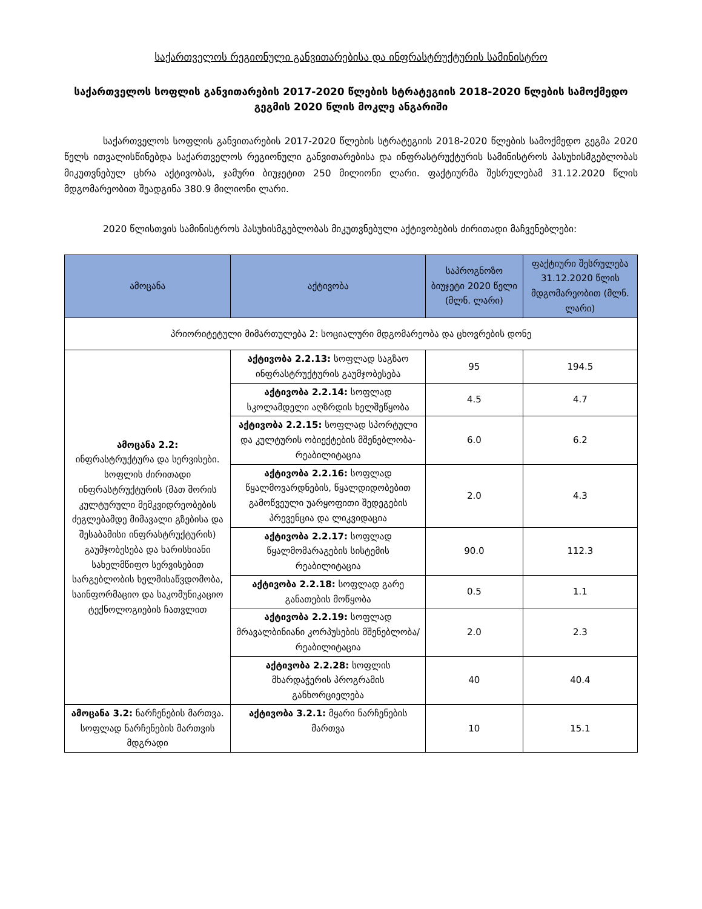საქართველოს რეგიონული განვითარებისა და ინფრასტრუქტურის სამინისტრო
საქართველოს სოფლის განვითარების 2017-2020 წლების სტრატეგიის 2018-2020 წლების სამოქმედო გეგმის 2020 წლის მოკლე ანგარიში
საქართველოს სოფლის განვითარების 2017-2020 წლების სტრატეგიის 2018-2020 წლების სამოქმედო გეგმა 2020 წელს ითვალისწინებდა საქართველოს რეგიონული განვითარებისა და ინფრასტრუქტურის სამინისტროს პასუხისმგებლობას მიკუთვნებულ ცხრა აქტივობას, ჯამური ბიუჯეტით 250 მილიონი ლარი. ფაქტიურმა შესრულებამ 31.12.2020 წლის მდგომარეობით შეადგინა 380.9 მილიონი ლარი.
2020 წლისთვის სამინისტროს პასუხისმგებლობას მიკუთვნებული აქტივობების ძირითადი მაჩვენებლები:
| ამოცანა | აქტივობა | საპროგნოზო ბიუჯეტი 2020 წელი (მლნ. ლარი) | ფაქტიური შესრულება 31.12.2020 წლის მდგომარეობით (მლნ. ლარი) |
| --- | --- | --- | --- |
| პრიორიტეტული მიმართულება 2: სოციალური მდგომარეობა და ცხოვრების დონე | | | |
| ამოცანა 2.2: ინფრასტრუქტურა და სერვისები. სოფლის ძირითადი ინფრასტრუქტურის (მათ შორის კულტურული მემკვიდრეობების ძეგლებამდე მიმავალი გზებისა და შესაბამისი ინფრასტრუქტურის) გაუმჯობესება და ხარისხიანი სახელმწიფო სერვისებით სარგებლობის ხელმისაწვდომობა, საინფორმაციო და საკომუნიკაციო ტექნოლოგიების ჩათვლით | აქტივობა 2.2.13: სოფლად საგზაო ინფრასტრუქტურის გაუმჯობესება | 95 | 194.5 |
| | აქტივობა 2.2.14: სოფლად სკოლამდელი აღზრდის ხელშეწყობა | 4.5 | 4.7 |
| | აქტივობა 2.2.15: სოფლად სპორტული და კულტურის ობიექტების მშენებლობა-რეაბილიტაცია | 6.0 | 6.2 |
| | აქტივობა 2.2.16: სოფლად წყალმოვარდნების, წყალდიდობებით გამოწვეული უარყოფითი შედეგების პრევენცია და ლიკვიდაცია | 2.0 | 4.3 |
| | აქტივობა 2.2.17: სოფლად წყალმომარაგების სისტემის რეაბილიტაცია | 90.0 | 112.3 |
| | აქტივობა 2.2.18: სოფლად გარე განათების მოწყობა | 0.5 | 1.1 |
| | აქტივობა 2.2.19: სოფლად მრავალბინიანი კორპუსების მშენებლობა/ რეაბილიტაცია | 2.0 | 2.3 |
| | აქტივობა 2.2.28: სოფლის მხარდაჭერის პროგრამის განხორციელება | 40 | 40.4 |
| ამოცანა 3.2: ნარჩენების მართვა. სოფლად ნარჩენების მართვის მდგრადი | აქტივობა 3.2.1: მყარი ნარჩენების მართვა | 10 | 15.1 |